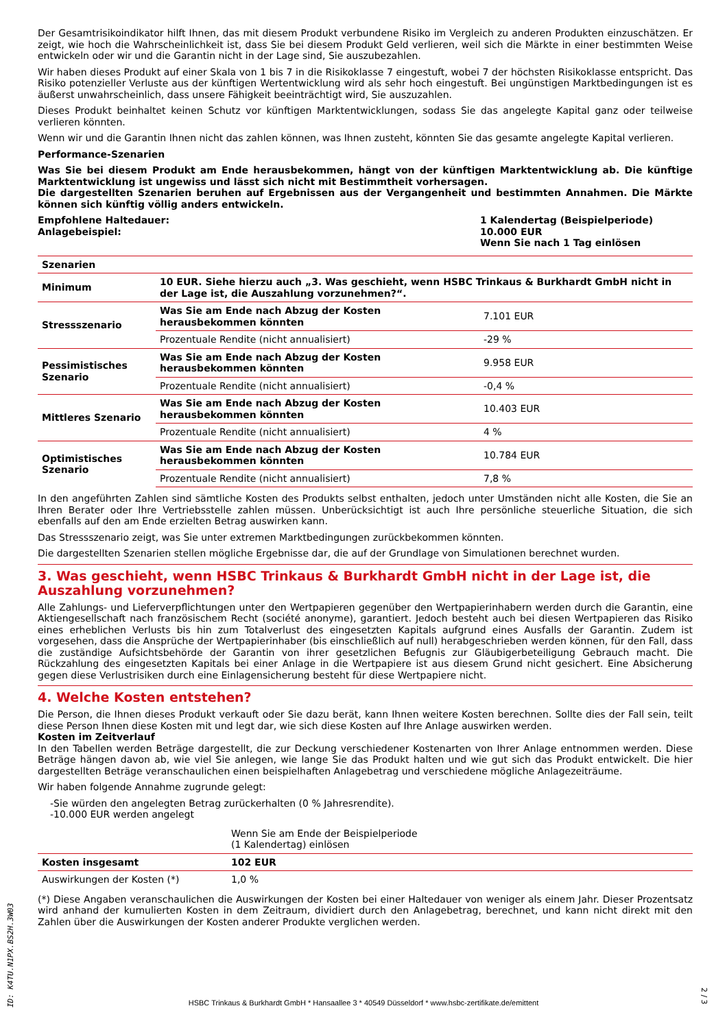Der Gesamtrisikoindikator hilft Ihnen, das mit diesem Produkt verbundene Risiko im Vergleich zu anderen Produkten einzuschätzen. Er zeigt, wie hoch die Wahrscheinlichkeit ist, dass Sie bei diesem Produkt Geld verlieren, weil sich die Märkte in einer bestimmten Weise entwickeln oder wir und die Garantin nicht in der Lage sind, Sie auszubezahlen.
Wir haben dieses Produkt auf einer Skala von 1 bis 7 in die Risikoklasse 7 eingestuft, wobei 7 der höchsten Risikoklasse entspricht. Das Risiko potenzieller Verluste aus der künftigen Wertentwicklung wird als sehr hoch eingestuft. Bei ungünstigen Marktbedingungen ist es äußerst unwahrscheinlich, dass unsere Fähigkeit beeinträchtigt wird, Sie auszuzahlen.
Dieses Produkt beinhaltet keinen Schutz vor künftigen Marktentwicklungen, sodass Sie das angelegte Kapital ganz oder teilweise verlieren könnten.
Wenn wir und die Garantin Ihnen nicht das zahlen können, was Ihnen zusteht, könnten Sie das gesamte angelegte Kapital verlieren.
Performance-Szenarien
Was Sie bei diesem Produkt am Ende herausbekommen, hängt von der künftigen Marktentwicklung ab. Die künftige Marktentwicklung ist ungewiss und lässt sich nicht mit Bestimmtheit vorhersagen.
Die dargestellten Szenarien beruhen auf Ergebnissen aus der Vergangenheit und bestimmten Annahmen. Die Märkte können sich künftig völlig anders entwickeln.
Empfohlene Haltedauer:
Anlagebeispiel:
1 Kalendertag (Beispielperiode)
10.000 EUR
Wenn Sie nach 1 Tag einlösen
| Szenarien | | |
| --- | --- | --- |
| Minimum | 10 EUR. Siehe hierzu auch „3. Was geschieht, wenn HSBC Trinkaus & Burkhardt GmbH nicht in der Lage ist, die Auszahlung vorzunehmen?“. | |
| Stressszenario | Was Sie am Ende nach Abzug der Kosten herausbekommen könnten | 7.101 EUR |
| | Prozentuale Rendite (nicht annualisiert) | -29 % |
| Pessimistisches Szenario | Was Sie am Ende nach Abzug der Kosten herausbekommen könnten | 9.958 EUR |
| | Prozentuale Rendite (nicht annualisiert) | -0,4 % |
| Mittleres Szenario | Was Sie am Ende nach Abzug der Kosten herausbekommen könnten | 10.403 EUR |
| | Prozentuale Rendite (nicht annualisiert) | 4 % |
| Optimistisches Szenario | Was Sie am Ende nach Abzug der Kosten herausbekommen könnten | 10.784 EUR |
| | Prozentuale Rendite (nicht annualisiert) | 7,8 % |
In den angeführten Zahlen sind sämtliche Kosten des Produkts selbst enthalten, jedoch unter Umständen nicht alle Kosten, die Sie an Ihren Berater oder Ihre Vertriebsstelle zahlen müssen. Unberücksichtigt ist auch Ihre persönliche steuerliche Situation, die sich ebenfalls auf den am Ende erzielten Betrag auswirken kann.
Das Stressszenario zeigt, was Sie unter extremen Marktbedingungen zurückbekommen könnten.
Die dargestellten Szenarien stellen mögliche Ergebnisse dar, die auf der Grundlage von Simulationen berechnet wurden.
3. Was geschieht, wenn HSBC Trinkaus & Burkhardt GmbH nicht in der Lage ist, die Auszahlung vorzunehmen?
Alle Zahlungs- und Lieferverpflichtungen unter den Wertpapieren gegenüber den Wertpapierinhabern werden durch die Garantin, eine Aktiengesellschaft nach französischem Recht (société anonyme), garantiert. Jedoch besteht auch bei diesen Wertpapieren das Risiko eines erheblichen Verlusts bis hin zum Totalverlust des eingesetzten Kapitals aufgrund eines Ausfalls der Garantin. Zudem ist vorgesehen, dass die Ansprüche der Wertpapierinhaber (bis einschließlich auf null) herabgeschrieben werden können, für den Fall, dass die zuständige Aufsichtsbehörde der Garantin von ihrer gesetzlichen Befugnis zur Gläubigerbeteiligung Gebrauch macht. Die Rückzahlung des eingesetzten Kapitals bei einer Anlage in die Wertpapiere ist aus diesem Grund nicht gesichert. Eine Absicherung gegen diese Verlustrisiken durch eine Einlagensicherung besteht für diese Wertpapiere nicht.
4. Welche Kosten entstehen?
Die Person, die Ihnen dieses Produkt verkauft oder Sie dazu berät, kann Ihnen weitere Kosten berechnen. Sollte dies der Fall sein, teilt diese Person Ihnen diese Kosten mit und legt dar, wie sich diese Kosten auf Ihre Anlage auswirken werden.
Kosten im Zeitverlauf
In den Tabellen werden Beträge dargestellt, die zur Deckung verschiedener Kostenarten von Ihrer Anlage entnommen werden. Diese Beträge hängen davon ab, wie viel Sie anlegen, wie lange Sie das Produkt halten und wie gut sich das Produkt entwickelt. Die hier dargestellten Beträge veranschaulichen einen beispielhaften Anlagebetrag und verschiedene mögliche Anlagezeiträume.
Wir haben folgende Annahme zugrunde gelegt:
-Sie würden den angelegten Betrag zurückerhalten (0 % Jahresrendite).
-10.000 EUR werden angelegt
| | Wenn Sie am Ende der Beispielperiode (1 Kalendertag) einlösen | |
| Kosten insgesamt | 102 EUR | |
| Auswirkungen der Kosten (*) | 1,0 % | |
(*) Diese Angaben veranschaulichen die Auswirkungen der Kosten bei einer Haltedauer von weniger als einem Jahr. Dieser Prozentsatz wird anhand der kumulierten Kosten in dem Zeitraum, dividiert durch den Anlagebetrag, berechnet, und kann nicht direkt mit den Zahlen über die Auswirkungen der Kosten anderer Produkte verglichen werden.
ID: K4TU.N1PX.BS2H.3W03
HSBC Trinkaus & Burkhardt GmbH * Hansaallee 3 * 40549 Düsseldorf * www.hsbc-zertifikate.de/emittent
2 / 3